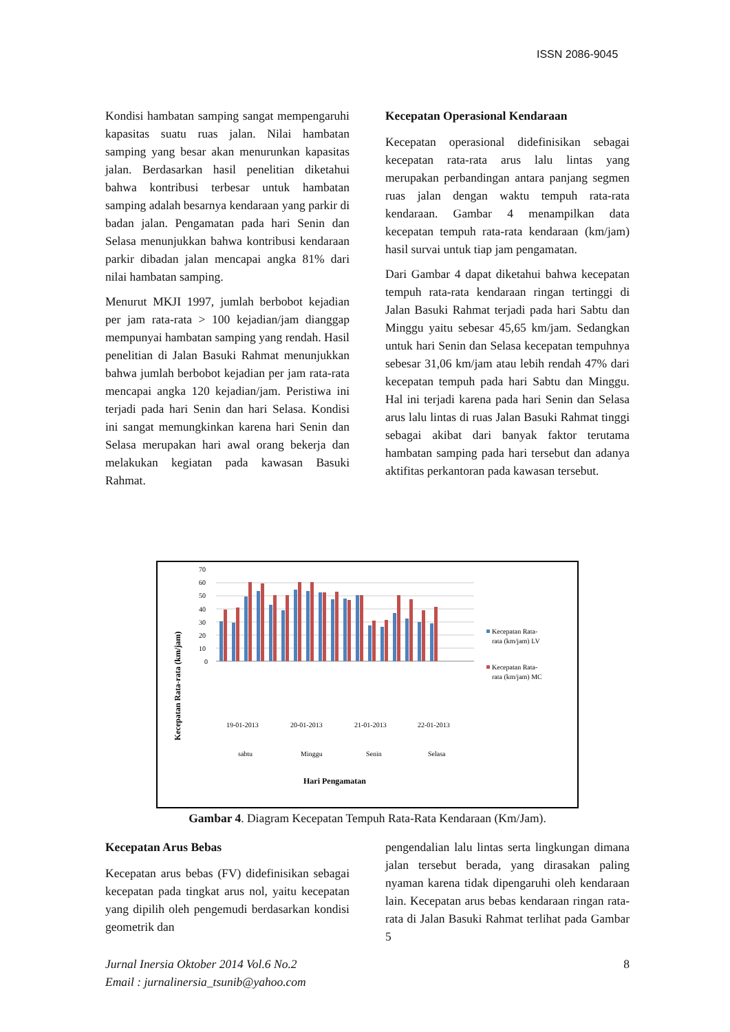ISSN 2086-9045
Kondisi hambatan samping sangat mempengaruhi kapasitas suatu ruas jalan. Nilai hambatan samping yang besar akan menurunkan kapasitas jalan. Berdasarkan hasil penelitian diketahui bahwa kontribusi terbesar untuk hambatan samping adalah besarnya kendaraan yang parkir di badan jalan. Pengamatan pada hari Senin dan Selasa menunjukkan bahwa kontribusi kendaraan parkir dibadan jalan mencapai angka 81% dari nilai hambatan samping.
Menurut MKJI 1997, jumlah berbobot kejadian per jam rata-rata > 100 kejadian/jam dianggap mempunyai hambatan samping yang rendah. Hasil penelitian di Jalan Basuki Rahmat menunjukkan bahwa jumlah berbobot kejadian per jam rata-rata mencapai angka 120 kejadian/jam. Peristiwa ini terjadi pada hari Senin dan hari Selasa. Kondisi ini sangat memungkinkan karena hari Senin dan Selasa merupakan hari awal orang bekerja dan melakukan kegiatan pada kawasan Basuki Rahmat.
Kecepatan Operasional Kendaraan
Kecepatan operasional didefinisikan sebagai kecepatan rata-rata arus lalu lintas yang merupakan perbandingan antara panjang segmen ruas jalan dengan waktu tempuh rata-rata kendaraan. Gambar 4 menampilkan data kecepatan tempuh rata-rata kendaraan (km/jam) hasil survai untuk tiap jam pengamatan.
Dari Gambar 4 dapat diketahui bahwa kecepatan tempuh rata-rata kendaraan ringan tertinggi di Jalan Basuki Rahmat terjadi pada hari Sabtu dan Minggu yaitu sebesar 45,65 km/jam. Sedangkan untuk hari Senin dan Selasa kecepatan tempuhnya sebesar 31,06 km/jam atau lebih rendah 47% dari kecepatan tempuh pada hari Sabtu dan Minggu. Hal ini terjadi karena pada hari Senin dan Selasa arus lalu lintas di ruas Jalan Basuki Rahmat tinggi sebagai akibat dari banyak faktor terutama hambatan samping pada hari tersebut dan adanya aktifitas perkantoran pada kawasan tersebut.
Kecepatan Rata-rata (km/jam)
70
60
50
40
30
20
10
0
19-01-2013
20-01-2013
21-01-2013
22-01-2013
sabtu
Minggu
Senin
Selasa
Hari Pengamatan
Kecepatan Rata-
rata (km/jam) LV
Kecepatan Rata-
rata (km/jam) MC
Gambar 4. Diagram Kecepatan Tempuh Rata-Rata Kendaraan (Km/Jam).
Kecepatan Arus Bebas
Kecepatan arus bebas (FV) didefinisikan sebagai kecepatan pada tingkat arus nol, yaitu kecepatan yang dipilih oleh pengemudi berdasarkan kondisi geometrik dan
pengendalian lalu lintas serta lingkungan dimana jalan tersebut berada, yang dirasakan paling nyaman karena tidak dipengaruhi oleh kendaraan lain. Kecepatan arus bebas kendaraan ringan rata-rata di Jalan Basuki Rahmat terlihat pada Gambar 5
Jurnal Inersia Oktober 2014 Vol.6 No.2
Email : jurnalinersia_tsunib@yahoo.com
8